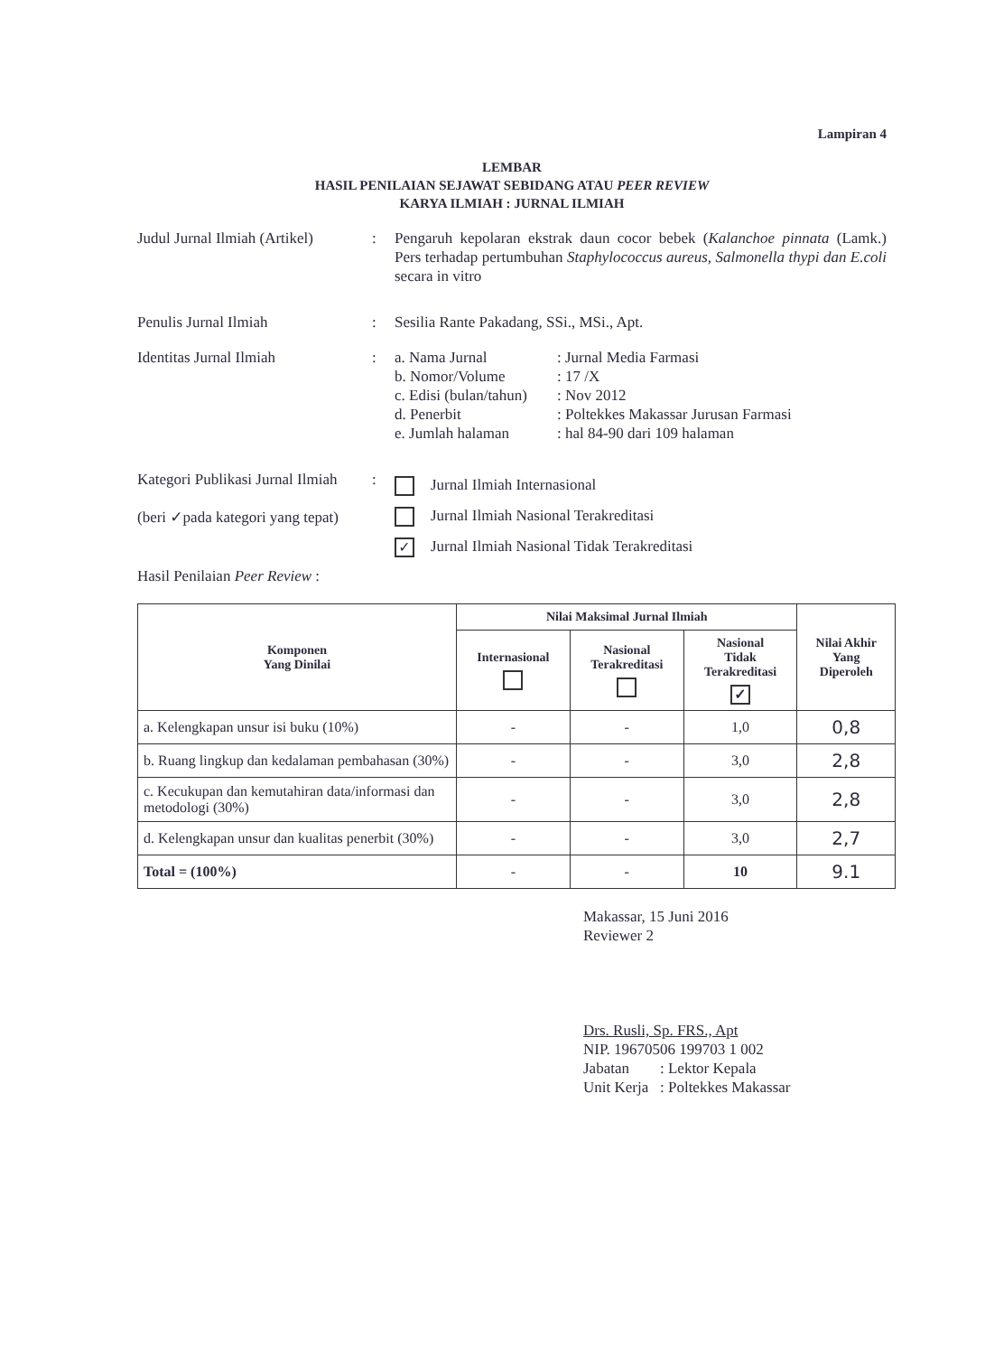Lampiran 4
LEMBAR
HASIL PENILAIAN SEJAWAT SEBIDANG ATAU PEER REVIEW
KARYA ILMIAH : JURNAL ILMIAH
Judul Jurnal Ilmiah (Artikel)
: Pengaruh kepolaran ekstrak daun cocor bebek (Kalanchoe pinnata (Lamk.) Pers terhadap pertumbuhan Staphylococcus aureus, Salmonella thypi dan E.coli secara in vitro
Penulis Jurnal Ilmiah : Sesilia Rante Pakadang, SSi., MSi., Apt.
Identitas Jurnal Ilmiah : a. Nama Jurnal: Jurnal Media Farmasi
b. Nomor/Volume: 17 /X
c. Edisi (bulan/tahun): Nov 2012
d. Penerbit: Poltekkes Makassar Jurusan Farmasi
e. Jumlah halaman: hal 84-90 dari 109 halaman
Kategori Publikasi Jurnal Ilmiah
(beri ✓pada kategori yang tepat)
:
Jurnal Ilmiah Internasional
Jurnal Ilmiah Nasional Terakreditasi
✓ Jurnal Ilmiah Nasional Tidak Terakreditasi
Hasil Penilaian Peer Review :
| Komponen Yang Dinilai | Nilai Maksimal Jurnal Ilmiah | | | Nilai Akhir Yang Diperoleh |
| --- | --- | --- | --- | --- |
| | Internasional | Nasional Terakreditasi | Nasional Tidak Terakreditasi ✓ | |
| a. Kelengkapan unsur isi buku (10%) | - | - | 1,0 | 0,8 |
| b. Ruang lingkup dan kedalaman pembahasan (30%) | - | - | 3,0 | 2,8 |
| c. Kecukupan dan kemutahiran data/informasi dan metodologi (30%) | - | - | 3,0 | 2,8 |
| d. Kelengkapan unsur dan kualitas penerbit (30%) | - | - | 3,0 | 2,7 |
| Total = (100%) | - | - | 10 | 9.1 |
Makassar, 15 Juni 2016
Reviewer 2
Drs. Rusli, Sp. FRS., Apt
NIP. 19670506 199703 1 002
Jabatan : Lektor Kepala
Unit Kerja : Poltekkes Makassar